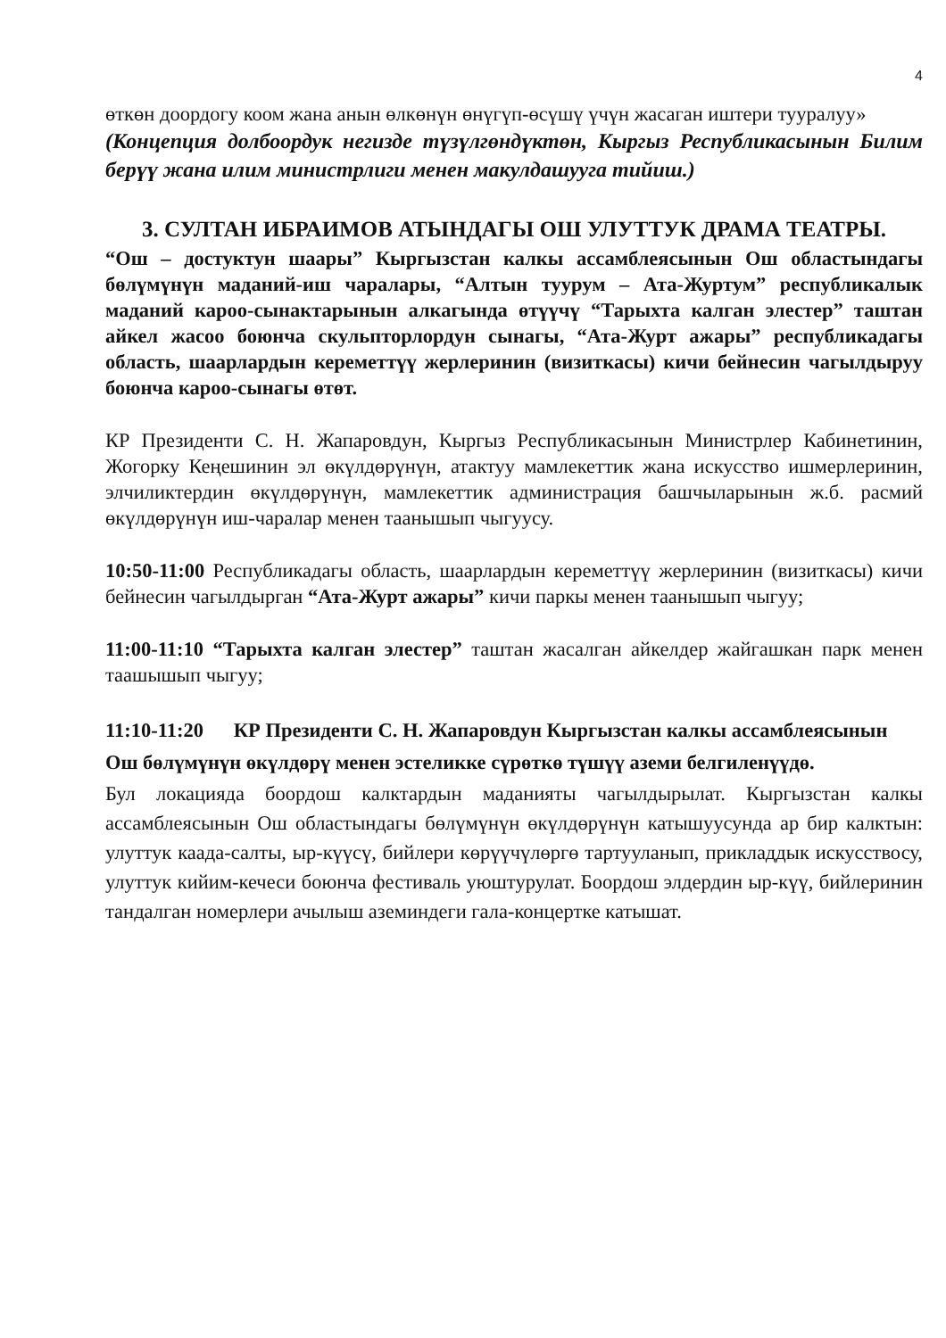4
өткөн доордогу коом жана анын өлкөнүн өнүгүп-өсүшү үчүн жасаган иштери тууралуу»
(Концепция долбоордук негизде түзүлгөндүктөн, Кыргыз Республикасынын Билим берүү жана илим министрлиги менен макулдашууга тийиш.)
3. СУЛТАН ИБРАИМОВ АТЫНДАГЫ ОШ УЛУТТУК ДРАМА ТЕАТРЫ.
“Ош – достуктун шаары” Кыргызстан калкы ассамблеясынын Ош областындагы бөлүмүнүн маданий-иш чаралары, “Алтын туурум – Ата-Журтум” республикалык маданий кароо-сынактарынын алкагында өтүүчү “Тарыхта калган элестер” таштан айкел жасоо боюнча скульпторлордун сынагы, “Ата-Журт ажары” республикадагы область, шаарлардын кереметтүү жерлеринин (визиткасы) кичи бейнесин чагылдыруу боюнча кароо-сынагы өтөт.
КР Президенти С. Н. Жапаровдун, Кыргыз Республикасынын Министрлер Кабинетинин, Жогорку Кеңешинин эл өкүлдөрүнүн, атактуу мамлекеттик жана искусство ишмерлеринин, элчиликтердин өкүлдөрүнүн, мамлекеттик администрация башчыларынын ж.б. расмий өкүлдөрүнүн иш-чаралар менен таанышып чыгуусу.
10:50-11:00 Республикадагы область, шаарлардын кереметтүү жерлеринин (визиткасы) кичи бейнесин чагылдырган “Ата-Журт ажары” кичи паркы менен таанышып чыгуу;
11:00-11:10 “Тарыхта калган элестер” таштан жасалган айкелдер жайгашкан парк менен таашышып чыгуу;
11:10-11:20 КР Президенти С. Н. Жапаровдун Кыргызстан калкы ассамблеясынын Ош бөлүмүнүн өкүлдөрү менен эстеликке сүрөткө түшүү аземи белгиленүүдө.
Бул локацияда боордош калктардын маданияты чагылдырылат. Кыргызстан калкы ассамблеясынын Ош областындагы бөлүмүнүн өкүлдөрүнүн катышуусунда ар бир калктын: улуттук каада-салты, ыр-күүсү, бийлери көрүүчүлөргө тартууланып, прикладдык искусствосу, улуттук кийим-кечеси боюнча фестиваль уюштурулат. Боордош элдердин ыр-күү, бийлеринин тандалган номерлери ачылыш аземиндеги гала-концертке катышат.